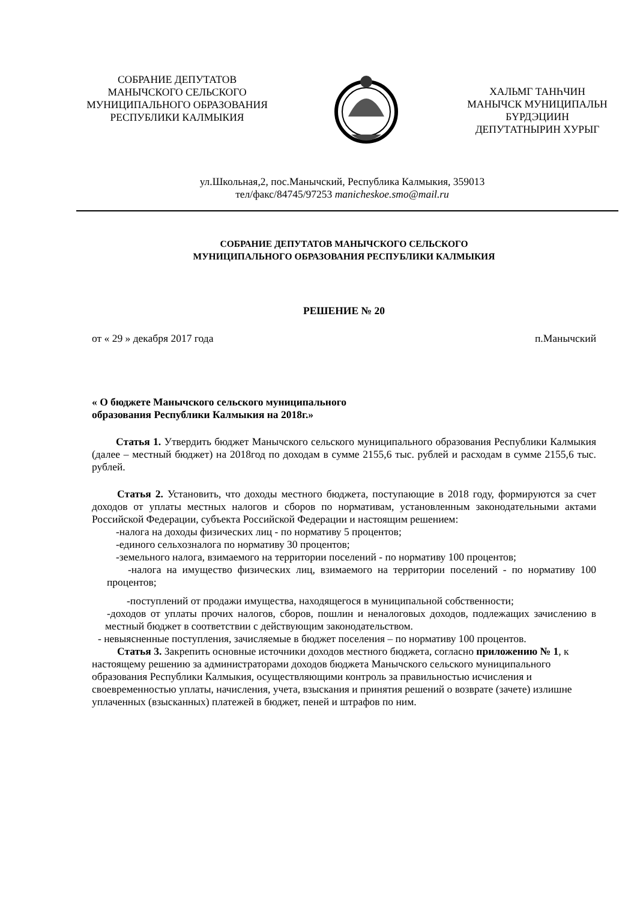СОБРАНИЕ ДЕПУТАТОВ
МАНЫЧСКОГО СЕЛЬСКОГО
МУНИЦИПАЛЬНОГО ОБРАЗОВАНИЯ
РЕСПУБЛИКИ КАЛМЫКИЯ
ХАЛЬМГ ТАНҺЧИН
МАНЫЧСК МУНИЦИПАЛЬН
БҮРДЭЦИИН
ДЕПУТАТНЫРИН ХУРЫГ
ул.Школьная,2, пос.Манычский, Республика Калмыкия, 359013
тел/факс/84745/97253 manicheskoe.smo@mail.ru
СОБРАНИЕ ДЕПУТАТОВ МАНЫЧСКОГО СЕЛЬСКОГО
МУНИЦИПАЛЬНОГО ОБРАЗОВАНИЯ РЕСПУБЛИКИ КАЛМЫКИЯ
РЕШЕНИЕ № 20
от « 29 » декабря 2017 года п.Манычский
« О бюджете Манычского сельского муниципального
образования Республики Калмыкия на 2018г.»
Статья 1. Утвердить бюджет Манычского сельского муниципального образования Республики Калмыкия (далее – местный бюджет) на 2018год по доходам в сумме 2155,6 тыс. рублей и расходам в сумме 2155,6 тыс. рублей.
Статья 2. Установить, что доходы местного бюджета, поступающие в 2018 году, формируются за счет доходов от уплаты местных налогов и сборов по нормативам, установленным законодательными актами Российской Федерации, субъекта Российской Федерации и настоящим решением:
-налога на доходы физических лиц - по нормативу 5 процентов;
-единого сельхозналога по нормативу 30 процентов;
-земельного налога, взимаемого на территории поселений - по нормативу 100 процентов;
-налога на имущество физических лиц, взимаемого на территории поселений - по нормативу 100 процентов;
-поступлений от продажи имущества, находящегося в муниципальной собственности;
-доходов от уплаты прочих налогов, сборов, пошлин и неналоговых доходов, подлежащих зачислению в местный бюджет в соответствии с действующим законодательством.
- невыясненные поступления, зачисляемые в бюджет поселения – по нормативу 100 процентов.
Статья 3. Закрепить основные источники доходов местного бюджета, согласно приложению № 1, к настоящему решению за администраторами доходов бюджета Манычского сельского муниципального образования Республики Калмыкия, осуществляющими контроль за правильностью исчисления и своевременностью уплаты, начисления, учета, взыскания и принятия решений о возврате (зачете) излишне уплаченных (взысканных) платежей в бюджет, пеней и штрафов по ним.